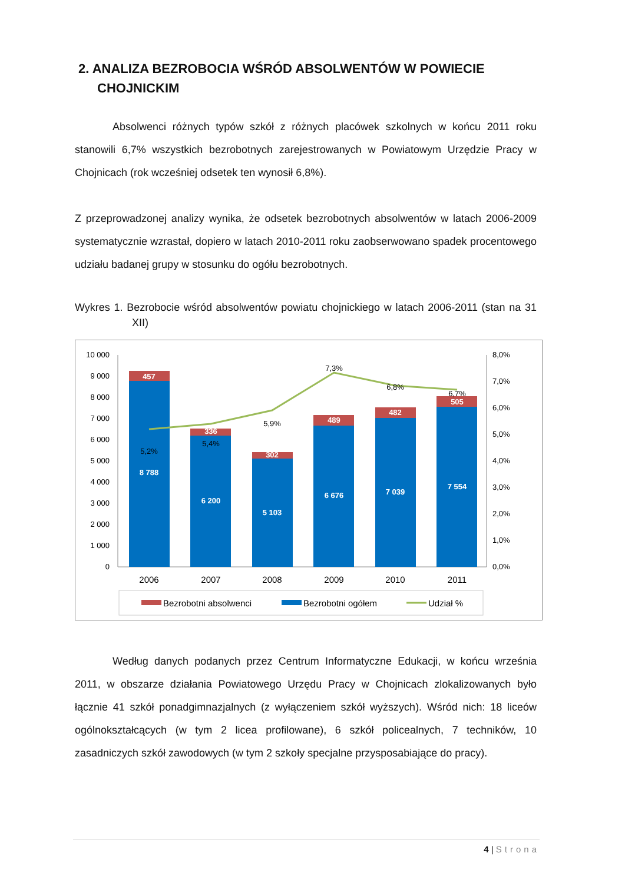2. ANALIZA BEZROBOCIA WŚRÓD ABSOLWENTÓW W POWIECIE CHOJNICKIM
Absolwenci różnych typów szkół z różnych placówek szkolnych w końcu 2011 roku stanowili 6,7% wszystkich bezrobotnych zarejestrowanych w Powiatowym Urzędzie Pracy w Chojnicach (rok wcześniej odsetek ten wynosił 6,8%).
Z przeprowadzonej analizy wynika, że odsetek bezrobotnych absolwentów w latach 2006-2009 systematycznie wzrastał, dopiero w latach 2010-2011 roku zaobserwowano spadek procentowego udziału badanej grupy w stosunku do ogółu bezrobotnych.
Wykres 1. Bezrobocie wśród absolwentów powiatu chojnickiego w latach 2006-2011 (stan na 31 XII)
10 000
9 000
8 000
7 000
6 000
5 000
4 000
3 000
2 000
1 000
0
8,0%
7,0%
6,0%
5,0%
4,0%
3,0%
2,0%
1,0%
0,0%
457
336
302
489
482
505
8 788
6 200
5 103
6 676
7 039
7 554
5,2%
5,4%
5,9%
7,3%
6,8%
6,7%
2006
2007
2008
2009
2010
2011
Bezrobotni absolwenci
Bezrobotni ogółem
Udział %
Według danych podanych przez Centrum Informatyczne Edukacji, w końcu września 2011, w obszarze działania Powiatowego Urzędu Pracy w Chojnicach zlokalizowanych było łącznie 41 szkół ponadgimnazjalnych (z wyłączeniem szkół wyższych). Wśród nich: 18 liceów ogólnokształcących (w tym 2 licea profilowane), 6 szkół policealnych, 7 techników, 10 zasadniczych szkół zawodowych (w tym 2 szkoły specjalne przysposabiające do pracy).
4 | Strona